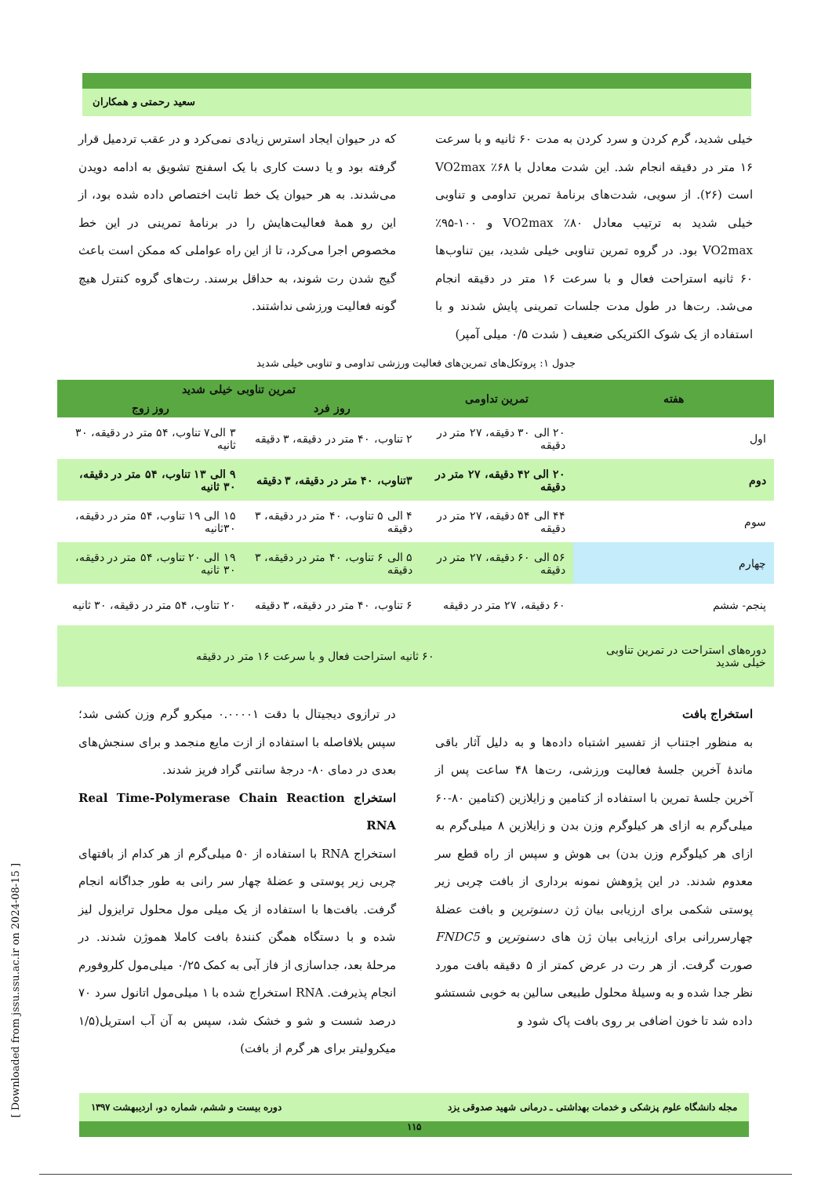سعید رحمتی و همکاران
خیلی شدید، گرم کردن و سرد کردن به مدت ۶۰ ثانیه و با سرعت ۱۶ متر در دقیقه انجام شد. این شدت معادل با ۶۸٪ VO2max است (۲۶). از سویی، شدت‌های برنامهٔ تمرین تداومی و تناوبی خیلی شدید به ترتیب معادل ۸۰٪ VO2max و ۱۰۰-۹۵٪ VO2max بود. در گروه تمرین تناوبی خیلی شدید، بین تناوب‌ها ۶۰ ثانیه استراحت فعال و با سرعت ۱۶ متر در دقیقه انجام می‌شد. رت‌ها در طول مدت جلسات تمرینی پایش شدند و با استفاده از یک شوک الکتریکی ضعیف ( شدت ۰/۵ میلی آمپر)
که در حیوان ایجاد استرس زیادی نمی‌کرد و در عقب تردمیل قرار گرفته بود و یا دست کاری با یک اسفنج تشویق به ادامه دویدن می‌شدند. به هر حیوان یک خط ثابت اختصاص داده شده بود، از این رو همهٔ فعالیت‌هایش را در برنامهٔ تمرینی در این خط مخصوص اجرا می‌کرد، تا از این راه عواملی که ممکن است باعث گیج شدن رت شوند، به حداقل برسند. رت‌های گروه کنترل هیچ گونه فعالیت ورزشی نداشتند.
جدول ۱: پروتکل‌های تمرین‌های فعالیت ورزشی تداومی و تناوبی خیلی شدید
| هفته | تمرین تداومی | تمرین تناوبی خیلی شدید | |
| --- | --- | --- | --- |
| | | روز فرد | روز زوج |
| اول | ۲۰ الی ۳۰ دقیقه، ۲۷ متر در دقیقه | ۲ تناوب، ۴۰ متر در دقیقه، ۳ دقیقه | ۳ الی۷ تناوب، ۵۴ متر در دقیقه، ۳۰ ثانیه |
| دوم | ۲۰ الی ۴۲ دقیقه، ۲۷ متر در دقیقه | ۳تناوب، ۴۰ متر در دقیقه، ۳ دقیقه | ۹ الی ۱۳ تناوب، ۵۴ متر در دقیقه، ۳۰ ثانیه |
| سوم | ۴۴ الی ۵۴ دقیقه، ۲۷ متر در دقیقه | ۴ الی ۵ تناوب، ۴۰ متر در دقیقه، ۳ دقیقه | ۱۵ الی ۱۹ تناوب، ۵۴ متر در دقیقه، ۳۰ثانیه |
| چهارم | ۵۶ الی ۶۰ دقیقه، ۲۷ متر در دقیقه | ۵ الی ۶ تناوب، ۴۰ متر در دقیقه، ۳ دقیقه | ۱۹ الی ۲۰ تناوب، ۵۴ متر در دقیقه، ۳۰ ثانیه |
| پنجم- ششم | ۶۰ دقیقه، ۲۷ متر در دقیقه | ۶ تناوب، ۴۰ متر در دقیقه، ۳ دقیقه | ۲۰ تناوب، ۵۴ متر در دقیقه، ۳۰ ثانیه |
| دوره‌های استراحت در تمرین تناوبی خیلی شدید | ۶۰ ثانیه استراحت فعال و با سرعت ۱۶ متر در دقیقه | | |
استخراج بافت
به منظور اجتناب از تفسیر اشتباه داده‌ها و به دلیل آثار باقی ماندهٔ آخرین جلسهٔ فعالیت ورزشی، رت‌ها ۴۸ ساعت پس از آخرین جلسهٔ تمرین با استفاده از کتامین و زایلازین (کتامین ۸۰-۶۰ میلی‌گرم به ازای هر کیلوگرم وزن بدن و زایلازین ۸ میلی‌گرم به ازای هر کیلوگرم وزن بدن) بی هوش و سپس از راه قطع سر معدوم شدند. در این پژوهش نمونه برداری از بافت چربی زیر پوستی شکمی برای ارزیابی بیان ژن دسنوترین و بافت عضلهٔ چهارسررانی برای ارزیابی بیان ژن های دسنوترین و FNDC5 صورت گرفت. از هر رت در عرض کمتر از ۵ دقیقه بافت مورد نظر جدا شده و به وسیلهٔ محلول طبیعی سالین به خوبی شستشو داده شد تا خون اضافی بر روی بافت پاک شود و
در ترازوی دیجیتال با دقت ۰.۰۰۰۰۱ میکرو گرم وزن کشی شد؛ سپس بلافاصله با استفاده از ازت مایع منجمد و برای سنجش‌های بعدی در دمای ۸۰- درجهٔ سانتی گراد فریز شدند.
استخراج Real Time-Polymerase Chain Reaction RNA
استخراج RNA با استفاده از ۵۰ میلی‌گرم از هر کدام از بافتهای چربی زیر پوستی و عضلهٔ چهار سر رانی به طور جداگانه انجام گرفت. بافت‌ها با استفاده از یک میلی مول محلول ترایزول لیز شده و با دستگاه همگن کنندهٔ بافت کاملا هموژن شدند. در مرحلهٔ بعد، جداسازی از فاز آبی به کمک ۰/۲۵ میلی‌مول کلروفورم انجام پذیرفت. RNA استخراج شده با ۱ میلی‌مول اتانول سرد ۷۰ درصد شست و شو و خشک شد، سپس به آن آب استریل(۱/۵ میکرولیتر برای هر گرم از بافت)
[ Downloaded from jssu.ssu.ac.ir on 2024-08-15 ]
مجله دانشگاه علوم پزشکی و خدمات بهداشتی ـ درمانی شهید صدوقی یزد دوره بیست و ششم، شماره دو، اردیبهشت ۱۳۹۷
۱۱۵